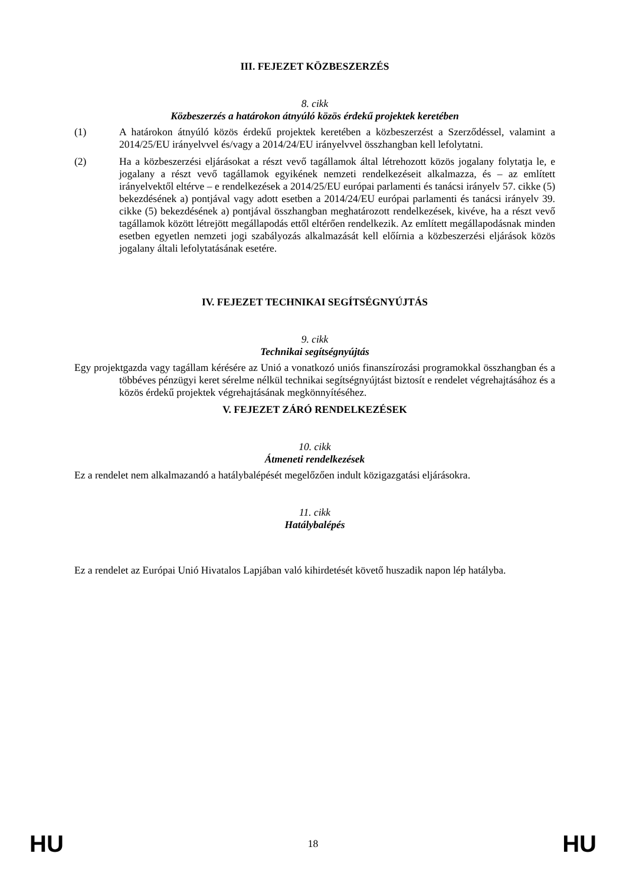III. FEJEZET KÖZBESZERZÉS
8. cikk
Közbeszerzés a határokon átnyúló közös érdekű projektek keretében
(1) A határokon átnyúló közös érdekű projektek keretében a közbeszerzést a Szerződéssel, valamint a 2014/25/EU irányelvvel és/vagy a 2014/24/EU irányelvvel összhangban kell lefolytatni.
(2) Ha a közbeszerzési eljárásokat a részt vevő tagállamok által létrehozott közös jogalany folytatja le, e jogalany a részt vevő tagállamok egyikének nemzeti rendelkezéseit alkalmazza, és – az említett irányelvektől eltérve – e rendelkezések a 2014/25/EU európai parlamenti és tanácsi irányelv 57. cikke (5) bekezdésének a) pontjával vagy adott esetben a 2014/24/EU európai parlamenti és tanácsi irányelv 39. cikke (5) bekezdésének a) pontjával összhangban meghatározott rendelkezések, kivéve, ha a részt vevő tagállamok között létrejött megállapodás ettől eltérően rendelkezik. Az említett megállapodásnak minden esetben egyetlen nemzeti jogi szabályozás alkalmazását kell előírnia a közbeszerzési eljárások közös jogalany általi lefolytatásának esetére.
IV. FEJEZET TECHNIKAI SEGÍTSÉGNYÚJTÁS
9. cikk
Technikai segítségnyújtás
Egy projektgazda vagy tagállam kérésére az Unió a vonatkozó uniós finanszírozási programokkal összhangban és a többéves pénzügyi keret sérelme nélkül technikai segítségnyújtást biztosít e rendelet végrehajtásához és a közös érdekű projektek végrehajtásának megkönnyítéséhez.
V. FEJEZET ZÁRÓ RENDELKEZÉSEK
10. cikk
Átmeneti rendelkezések
Ez a rendelet nem alkalmazandó a hatálybalépését megelőzően indult közigazgatási eljárásokra.
11. cikk
Hatálybalépés
Ez a rendelet az Európai Unió Hivatalos Lapjában való kihirdetését követő huszadik napon lép hatályba.
HU 18 HU